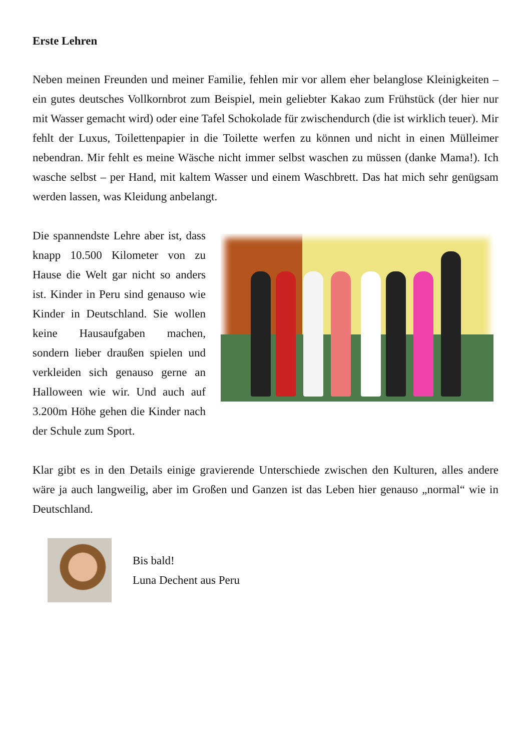Erste Lehren
Neben meinen Freunden und meiner Familie, fehlen mir vor allem eher belanglose Kleinigkeiten – ein gutes deutsches Vollkornbrot zum Beispiel, mein geliebter Kakao zum Frühstück (der hier nur mit Wasser gemacht wird) oder eine Tafel Schokolade für zwischendurch (die ist wirklich teuer). Mir fehlt der Luxus, Toilettenpapier in die Toilette werfen zu können und nicht in einen Mülleimer nebendran. Mir fehlt es meine Wäsche nicht immer selbst waschen zu müssen (danke Mama!). Ich wasche selbst – per Hand, mit kaltem Wasser und einem Waschbrett. Das hat mich sehr genügsam werden lassen, was Kleidung anbelangt.
Die spannendste Lehre aber ist, dass knapp 10.500 Kilometer von zu Hause die Welt gar nicht so anders ist. Kinder in Peru sind genauso wie Kinder in Deutschland. Sie wollen keine Hausaufgaben machen, sondern lieber draußen spielen und verkleiden sich genauso gerne an Halloween wie wir. Und auch auf 3.200m Höhe gehen die Kinder nach der Schule zum Sport.
Klar gibt es in den Details einige gravierende Unterschiede zwischen den Kulturen, alles andere wäre ja auch langweilig, aber im Großen und Ganzen ist das Leben hier genauso „normal“ wie in Deutschland.
Bis bald!
Luna Dechent aus Peru